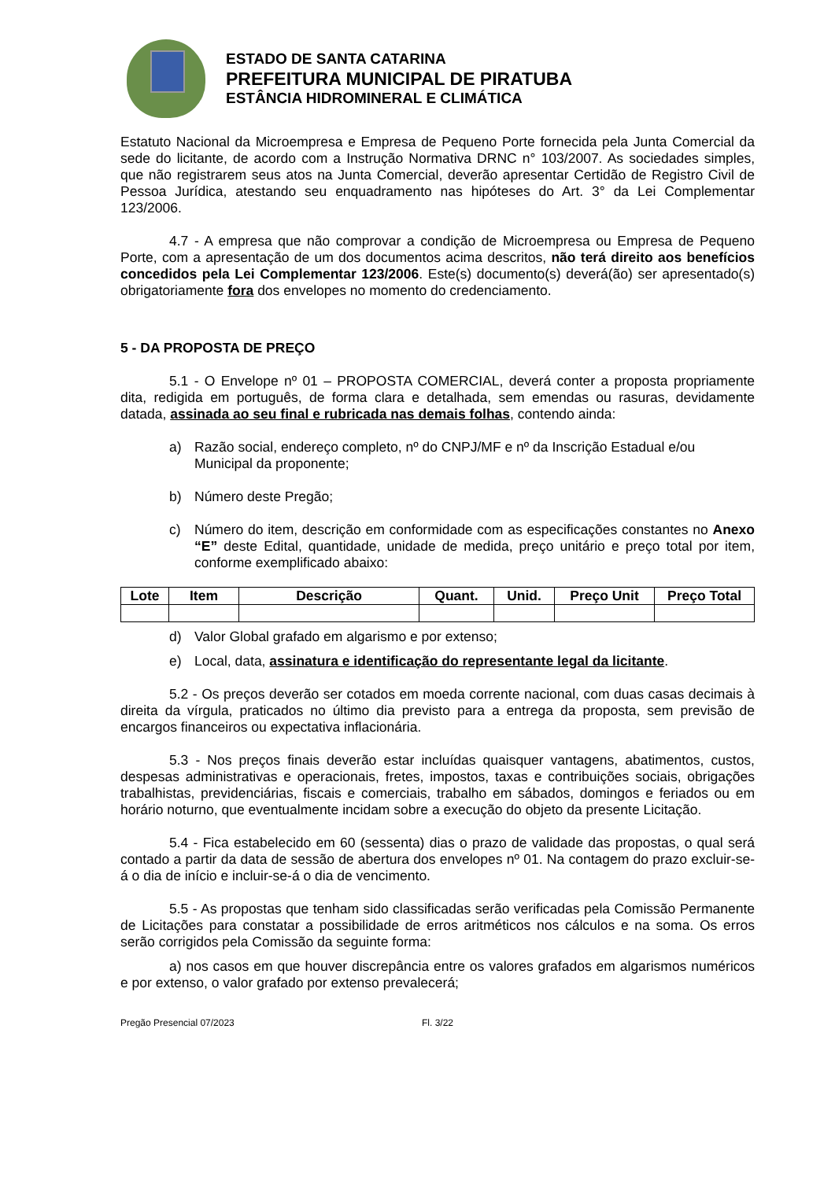ESTADO DE SANTA CATARINA
PREFEITURA MUNICIPAL DE PIRATUBA
ESTÂNCIA HIDROMINERAL E CLIMÁTICA
Estatuto Nacional da Microempresa e Empresa de Pequeno Porte fornecida pela Junta Comercial da sede do licitante, de acordo com a Instrução Normativa DRNC n° 103/2007. As sociedades simples, que não registrarem seus atos na Junta Comercial, deverão apresentar Certidão de Registro Civil de Pessoa Jurídica, atestando seu enquadramento nas hipóteses do Art. 3° da Lei Complementar 123/2006.
4.7 - A empresa que não comprovar a condição de Microempresa ou Empresa de Pequeno Porte, com a apresentação de um dos documentos acima descritos, não terá direito aos benefícios concedidos pela Lei Complementar 123/2006. Este(s) documento(s) deverá(ão) ser apresentado(s) obrigatoriamente fora dos envelopes no momento do credenciamento.
5 - DA PROPOSTA DE PREÇO
5.1 - O Envelope nº 01 – PROPOSTA COMERCIAL, deverá conter a proposta propriamente dita, redigida em português, de forma clara e detalhada, sem emendas ou rasuras, devidamente datada, assinada ao seu final e rubricada nas demais folhas, contendo ainda:
a) Razão social, endereço completo, nº do CNPJ/MF e nº da Inscrição Estadual e/ou Municipal da proponente;
b) Número deste Pregão;
c) Número do item, descrição em conformidade com as especificações constantes no Anexo “E” deste Edital, quantidade, unidade de medida, preço unitário e preço total por item, conforme exemplificado abaixo:
| Lote | Item | Descrição | Quant. | Unid. | Preço Unit | Preço Total |
| --- | --- | --- | --- | --- | --- | --- |
d) Valor Global grafado em algarismo e por extenso;
e) Local, data, assinatura e identificação do representante legal da licitante.
5.2 - Os preços deverão ser cotados em moeda corrente nacional, com duas casas decimais à direita da vírgula, praticados no último dia previsto para a entrega da proposta, sem previsão de encargos financeiros ou expectativa inflacionária.
5.3 - Nos preços finais deverão estar incluídas quaisquer vantagens, abatimentos, custos, despesas administrativas e operacionais, fretes, impostos, taxas e contribuições sociais, obrigações trabalhistas, previdenciárias, fiscais e comerciais, trabalho em sábados, domingos e feriados ou em horário noturno, que eventualmente incidam sobre a execução do objeto da presente Licitação.
5.4 - Fica estabelecido em 60 (sessenta) dias o prazo de validade das propostas, o qual será contado a partir da data de sessão de abertura dos envelopes nº 01. Na contagem do prazo excluir-se-á o dia de início e incluir-se-á o dia de vencimento.
5.5 - As propostas que tenham sido classificadas serão verificadas pela Comissão Permanente de Licitações para constatar a possibilidade de erros aritméticos nos cálculos e na soma. Os erros serão corrigidos pela Comissão da seguinte forma:
a) nos casos em que houver discrepância entre os valores grafados em algarismos numéricos e por extenso, o valor grafado por extenso prevalecerá;
Pregão Presencial 07/2023 Fl. 3/22